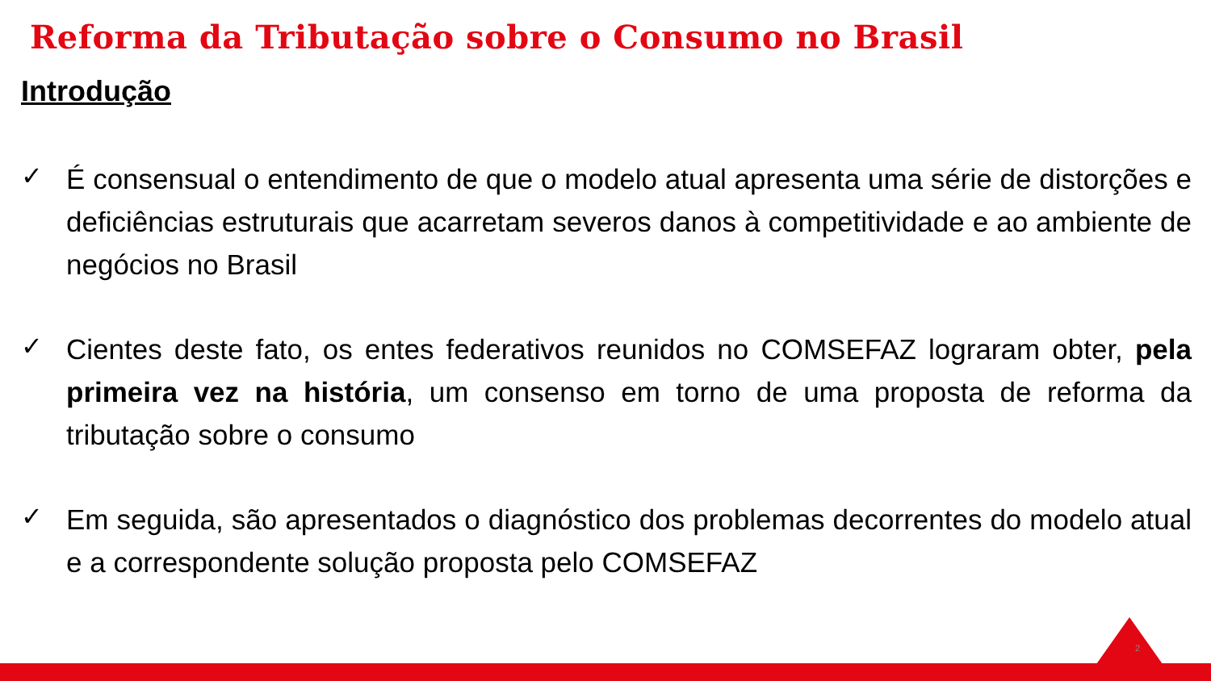Reforma da Tributação sobre o Consumo no Brasil
Introdução
✓
É consensual o entendimento de que o modelo atual apresenta uma série de distorções e deficiências estruturais que acarretam severos danos à competitividade e ao ambiente de negócios no Brasil
✓
Cientes deste fato, os entes federativos reunidos no COMSEFAZ lograram obter, pela primeira vez na história, um consenso em torno de uma proposta de reforma da tributação sobre o consumo
✓
Em seguida, são apresentados o diagnóstico dos problemas decorrentes do modelo atual e a correspondente solução proposta pelo COMSEFAZ
2